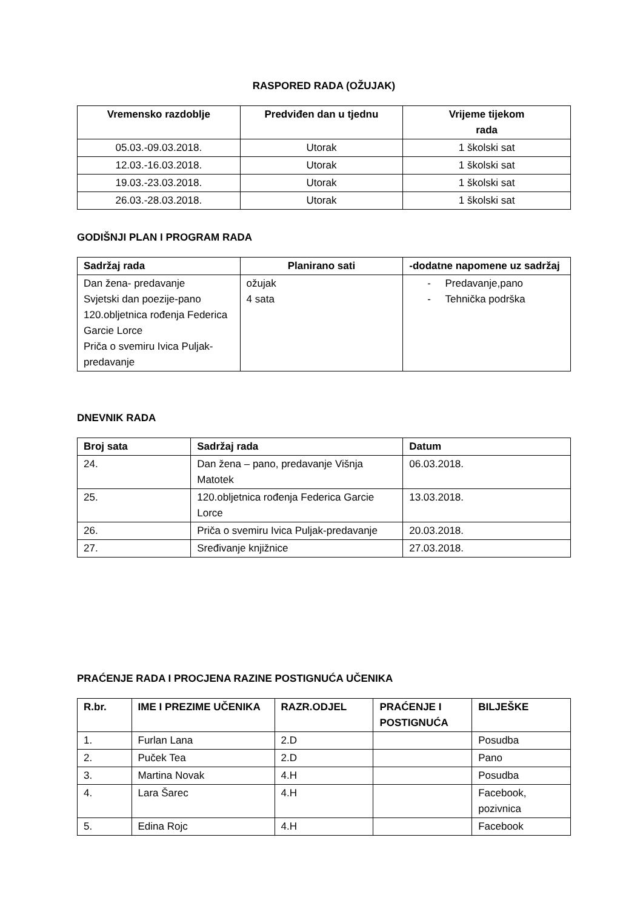RASPORED RADA (OŽUJAK)
| Vremensko razdoblje | Predviđen dan u tjednu | Vrijeme tijekom rada |
| --- | --- | --- |
| 05.03.-09.03.2018. | Utorak | 1 školski sat |
| 12.03.-16.03.2018. | Utorak | 1 školski sat |
| 19.03.-23.03.2018. | Utorak | 1 školski sat |
| 26.03.-28.03.2018. | Utorak | 1 školski sat |
GODIŠNJI PLAN I PROGRAM RADA
| Sadržaj rada | Planirano sati | -dodatne napomene uz sadržaj |
| --- | --- | --- |
| Dan žena- predavanje Svjetski dan poezije-pano 120.obljetnica rođenja Federica Garcie Lorce Priča o svemiru Ivica Puljak-predavanje | ožujak 4 sata | - Predavanje,pano - Tehnička podrška |
DNEVNIK RADA
| Broj sata | Sadržaj rada | Datum |
| --- | --- | --- |
| 24. | Dan žena – pano, predavanje Višnja Matotek | 06.03.2018. |
| 25. | 120.obljetnica rođenja Federica Garcie Lorce | 13.03.2018. |
| 26. | Priča o svemiru Ivica Puljak-predavanje | 20.03.2018. |
| 27. | Sređivanje knjižnice | 27.03.2018. |
PRAĆENJE RADA I PROCJENA RAZINE POSTIGNUĆA UČENIKA
| R.br. | IME I PREZIME UČENIKA | RAZR.ODJEL | PRAĆENJE I POSTIGNUĆA | BILJEŠKE |
| --- | --- | --- | --- | --- |
| 1. | Furlan Lana | 2.D | | Posudba |
| 2. | Puček Tea | 2.D | | Pano |
| 3. | Martina Novak | 4.H | | Posudba |
| 4. | Lara Šarec | 4.H | | Facebook, pozivnica |
| 5. | Edina Rojc | 4.H | | Facebook |